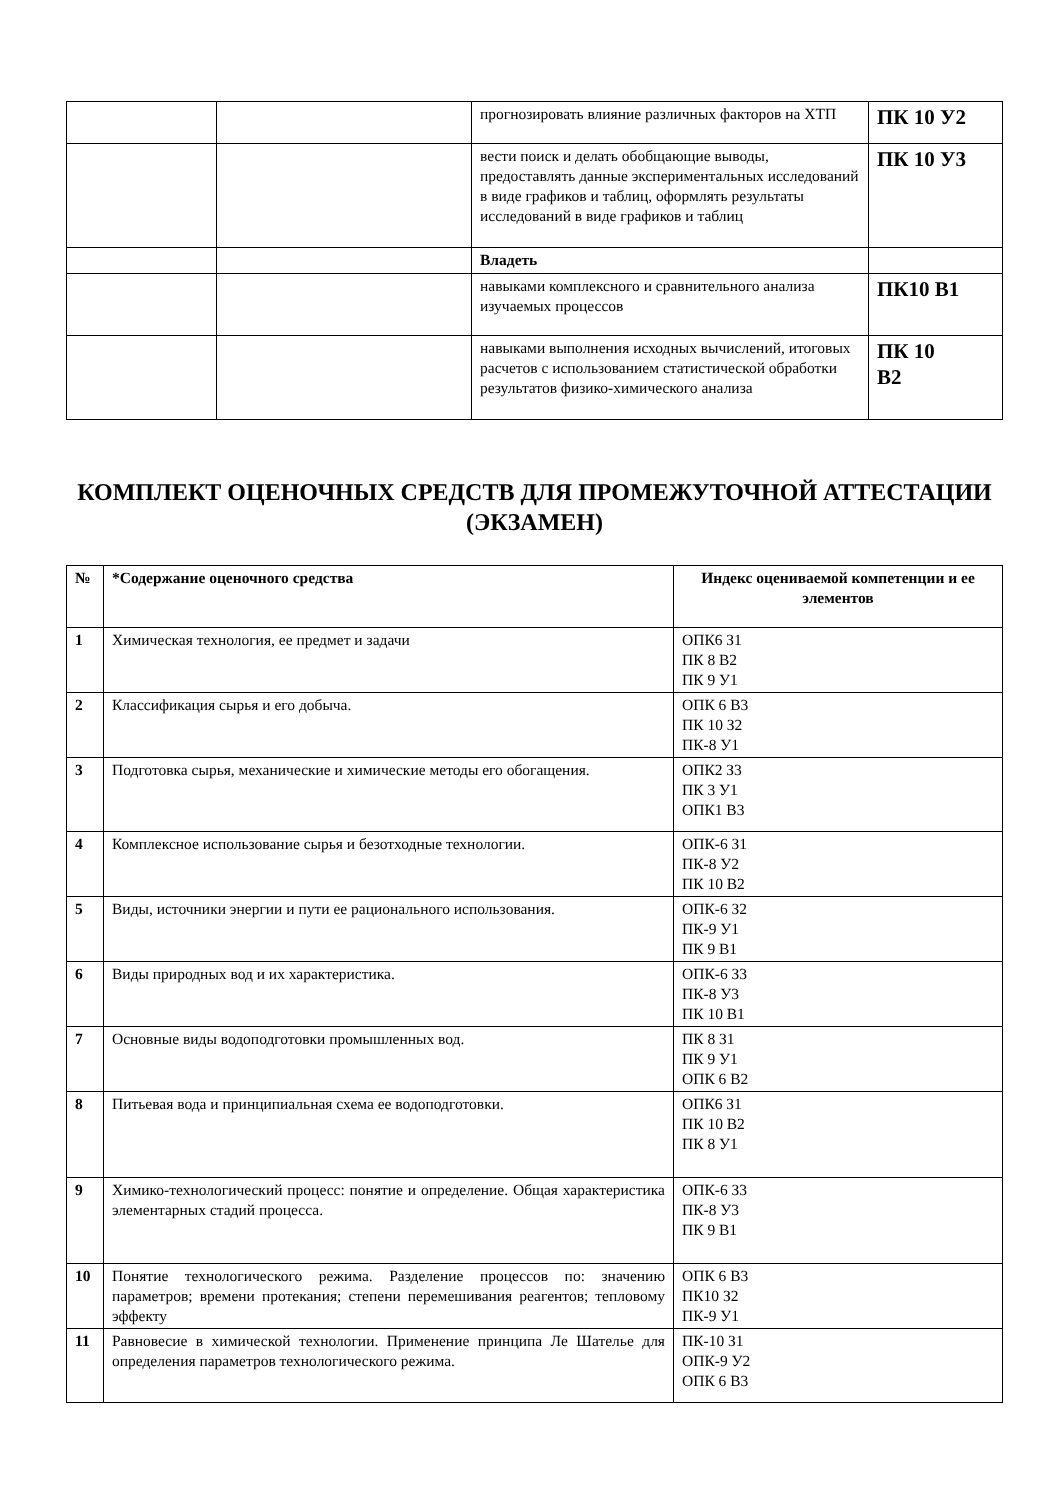| | | прогнозировать влияние различных факторов на ХТП | ПК 10 У2 |
| | | вести поиск и делать обобщающие выводы, предоставлять данные экспериментальных исследований в виде графиков и таблиц, оформлять результаты исследований в виде графиков и таблиц | ПК 10 У3 |
| | | Владеть | |
| | | навыками комплексного и сравнительного анализа изучаемых процессов | ПК10 В1 |
| | | навыками выполнения исходных вычислений, итоговых расчетов с использованием статистической обработки результатов физико-химического анализа | ПК 10 В2 |
КОМПЛЕКТ ОЦЕНОЧНЫХ СРЕДСТВ ДЛЯ ПРОМЕЖУТОЧНОЙ АТТЕСТАЦИИ (ЭКЗАМЕН)
| № | *Содержание оценочного средства | Индекс оцениваемой компетенции и ее элементов |
| --- | --- | --- |
| 1 | Химическая технология, ее предмет и задачи | ОПК6 З1 ПК 8 В2 ПК 9 У1 |
| 2 | Классификация сырья и его добыча. | ОПК 6 В3 ПК 10 З2 ПК-8 У1 |
| 3 | Подготовка сырья, механические и химические методы его обогащения. | ОПК2 З3 ПК 3 У1 ОПК1 В3 |
| 4 | Комплексное использование сырья и безотходные технологии. | ОПК-6 З1 ПК-8 У2 ПК 10 В2 |
| 5 | Виды, источники энергии и пути ее рационального использования. | ОПК-6 З2 ПК-9 У1 ПК 9 В1 |
| 6 | Виды природных вод и их характеристика. | ОПК-6 З3 ПК-8 У3 ПК 10 В1 |
| 7 | Основные виды водоподготовки промышленных вод. | ПК 8 З1 ПК 9 У1 ОПК 6 В2 |
| 8 | Питьевая вода и принципиальная схема ее водоподготовки. | ОПК6 З1 ПК 10 В2 ПК 8 У1 |
| 9 | Химико-технологический процесс: понятие и определение. Общая характеристика элементарных стадий процесса. | ОПК-6 З3 ПК-8 У3 ПК 9 В1 |
| 10 | Понятие технологического режима. Разделение процессов по: значению параметров; времени протекания; степени перемешивания реагентов; тепловому эффекту | ОПК 6 В3 ПК10 З2 ПК-9 У1 |
| 11 | Равновесие в химической технологии. Применение принципа Ле Шателье для определения параметров технологического режима. | ПК-10 З1 ОПК-9 У2 ОПК 6 В3 |